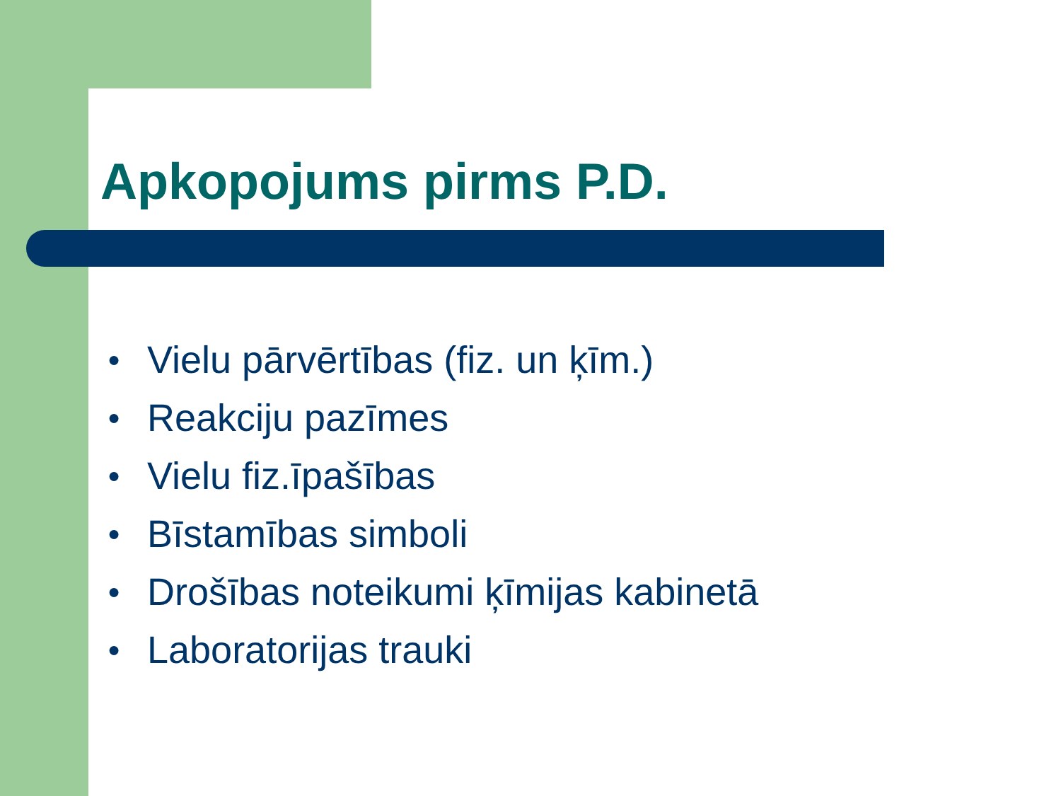Apkopojums pirms P.D.
● Vielu pārvērtības (fiz. un ķīm.)
● Reakciju pazīmes
● Vielu fiz.īpašības
● Bīstamības simboli
● Drošības noteikumi ķīmijas kabinetā
● Laboratorijas trauki